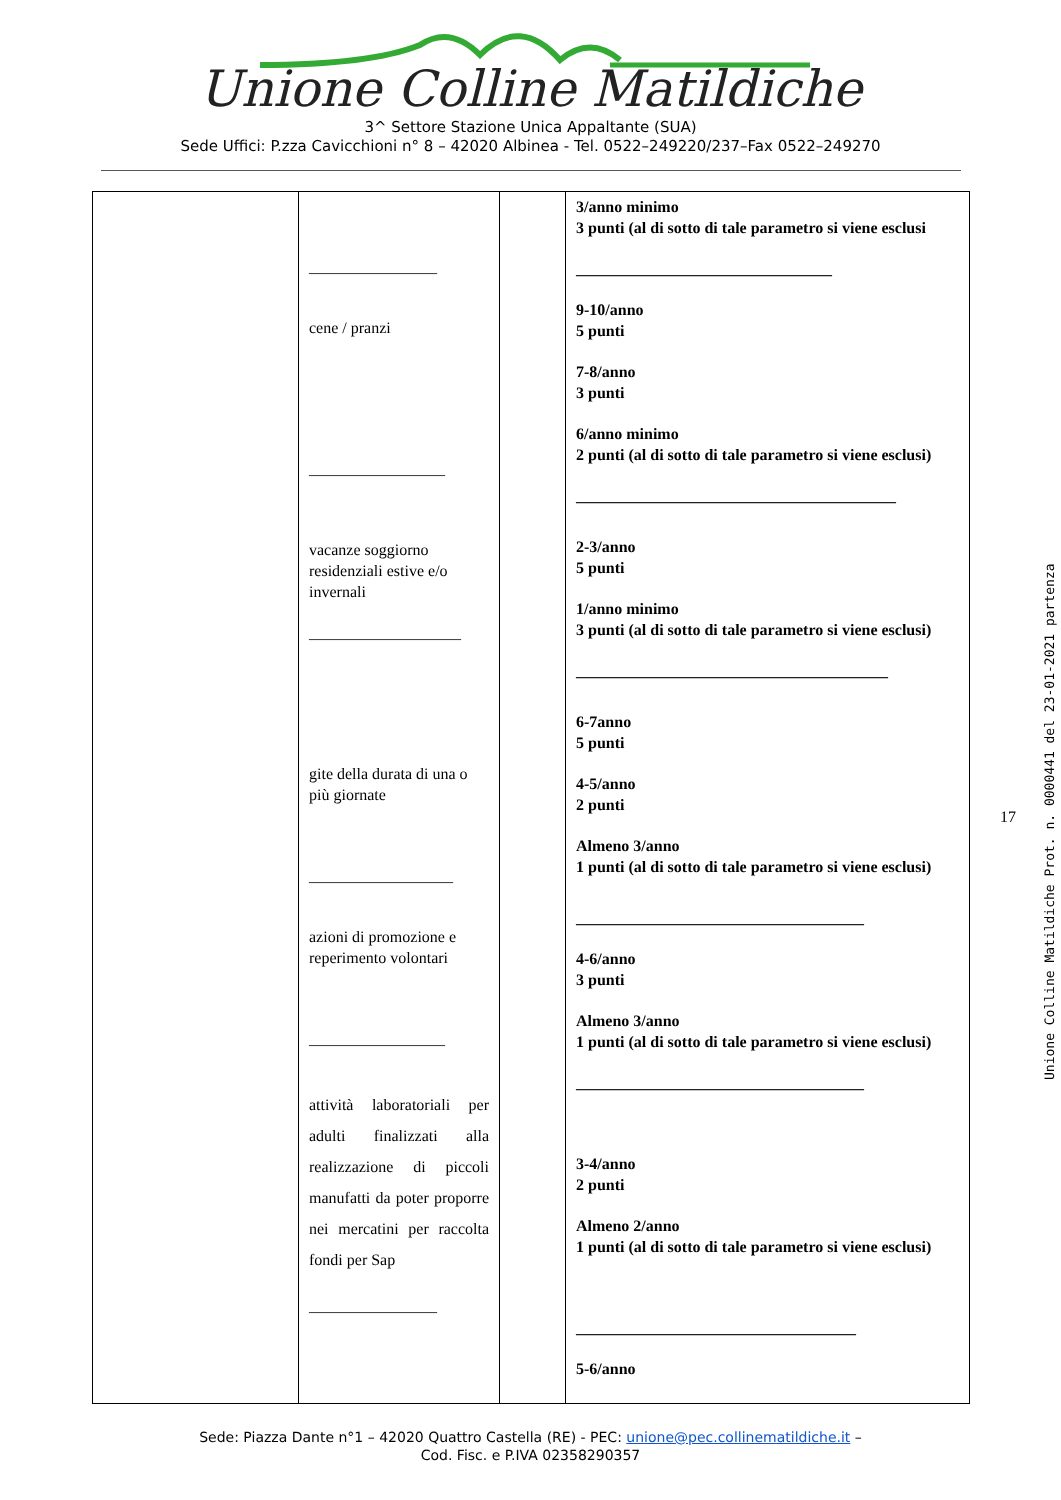Unione Colline Matildiche
3^ Settore Stazione Unica Appaltante (SUA)
Sede Uffici: P.zza Cavicchioni n° 8 – 42020 Albinea - Tel. 0522–249220/237–Fax 0522–249270
| | ________________ cene / pranzi _________________ vacanze soggiorno residenziali estive e/o invernali ___________________ gite della durata di una o più giornate __________________ azioni di promozione e reperimento volontari _________________ attività laboratoriali per adulti finalizzati alla realizzazione di piccoli manufatti da poter proporre nei mercatini per raccolta fondi per Sap ________________ | | 3/anno minimo 3 punti (al di sotto di tale parametro si viene esclusi ________________________________ 9-10/anno 5 punti 7-8/anno 3 punti 6/anno minimo 2 punti (al di sotto di tale parametro si viene esclusi) ________________________________________ 2-3/anno 5 punti 1/anno minimo 3 punti (al di sotto di tale parametro si viene esclusi) _______________________________________ 6-7anno 5 punti 4-5/anno 2 punti Almeno 3/anno 1 punti (al di sotto di tale parametro si viene esclusi) ____________________________________ 4-6/anno 3 punti Almeno 3/anno 1 punti (al di sotto di tale parametro si viene esclusi) ____________________________________ 3-4/anno 2 punti Almeno 2/anno 1 punti (al di sotto di tale parametro si viene esclusi) ___________________________________ 5-6/anno |
Sede: Piazza Dante n°1 – 42020 Quattro Castella (RE) - PEC: unione@pec.collinematildiche.it –
Cod. Fisc. e P.IVA 02358290357
17
Unione Colline Matildiche Prot. n. 0000441 del 23-01-2021 partenza